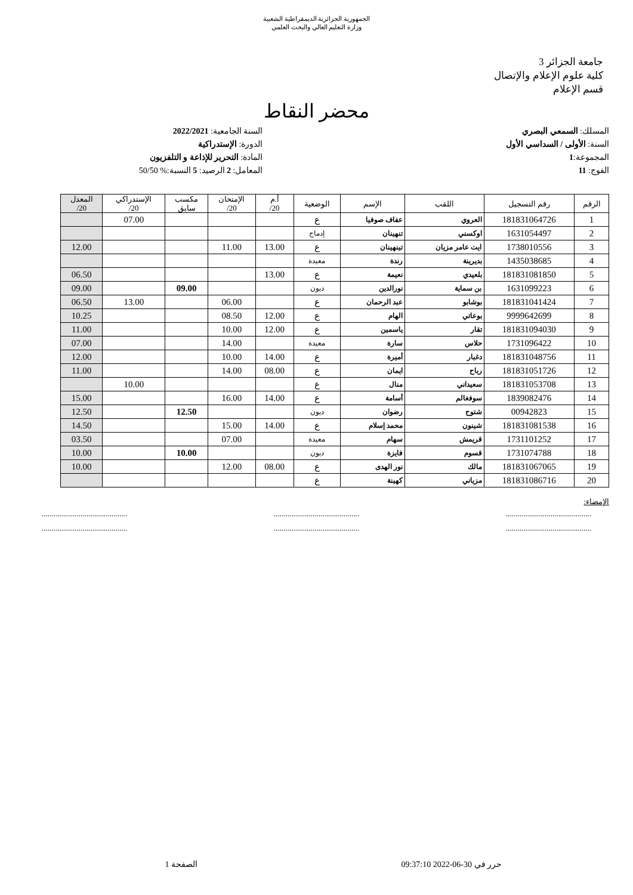الجمهورية الجزائرية الديمقراطية الشعبية
وزارة التعليم العالي والبحث العلمي
جامعة الجزائر 3
كلية علوم الإعلام والإتصال
قسم الإعلام
محضر النقاط
المسلك: السمعي البصري
السنة: الأولى / السداسي الأول
المجموعة:1
الفوج: 11
السنة الجامعية: 2022/2021
الدورة: الإستدراكية
المادة: التحرير للإذاعة و التلفزيون
المعامل: 2 الرصيد: 5 النسبة:% 50/50
| الرقم | رقم التسجيل | اللقب | الإسم | الوضعية | أ.م 20/ | الإمتحان 20/ | مكسب سابق | الإستدراكي 20/ | المعدل 20/ |
| --- | --- | --- | --- | --- | --- | --- | --- | --- | --- |
| 1 | 181831064726 | العروي | عفاف صوفيا | ع | | | | 07.00 | |
| 2 | 1631054497 | اوكسني | تنهينان | إدماج | | | | | |
| 3 | 1738010556 | ايت عامر مزيان | تينهينان | ع | 13.00 | 11.00 | | | 12.00 |
| 4 | 1435038685 | بديرينة | رندة | معيدة | | | | | |
| 5 | 181831081850 | بلعيدي | نعيمة | ع | 13.00 | | | | 06.50 |
| 6 | 1631099223 | بن سماية | نورالدين | ديون | | | 09.00 | | 09.00 |
| 7 | 181831041424 | بوشابو | عبد الرحمان | ع | | 06.00 | | 13.00 | 06.50 |
| 8 | 9999642699 | بوعاتي | الهام | ع | 12.00 | 08.50 | | | 10.25 |
| 9 | 181831094030 | تقار | ياسمين | ع | 12.00 | 10.00 | | | 11.00 |
| 10 | 1731096422 | حلاس | سارة | معيدة | | 14.00 | | | 07.00 |
| 11 | 181831048756 | دغبار | أميرة | ع | 14.00 | 10.00 | | | 12.00 |
| 12 | 181831051726 | رباح | ايمان | ع | 08.00 | 14.00 | | | 11.00 |
| 13 | 181831053708 | سعيداني | منال | ع | | | | 10.00 | |
| 14 | 1839082476 | سوفغالم | أسامة | ع | 14.00 | 16.00 | | | 15.00 |
| 15 | 00942823 | شتوح | رضوان | ديون | | | 12.50 | | 12.50 |
| 16 | 181831081538 | شينون | محمد إسلام | ع | 14.00 | 15.00 | | | 14.50 |
| 17 | 1731101252 | قريمش | سهام | معيدة | | 07.00 | | | 03.50 |
| 18 | 1731074788 | قسوم | فايزة | ديون | | | 10.00 | | 10.00 |
| 19 | 181831067065 | مالك | نور الهدى | ع | 08.00 | 12.00 | | | 10.00 |
| 20 | 181831086716 | مزياني | كهينة | ع | | | | | |
الإمضاء:
............................................ ............................................ ............................................
............................................ ............................................ ............................................
حرر في 30-06-2022 09:37:10 الصفحة 1